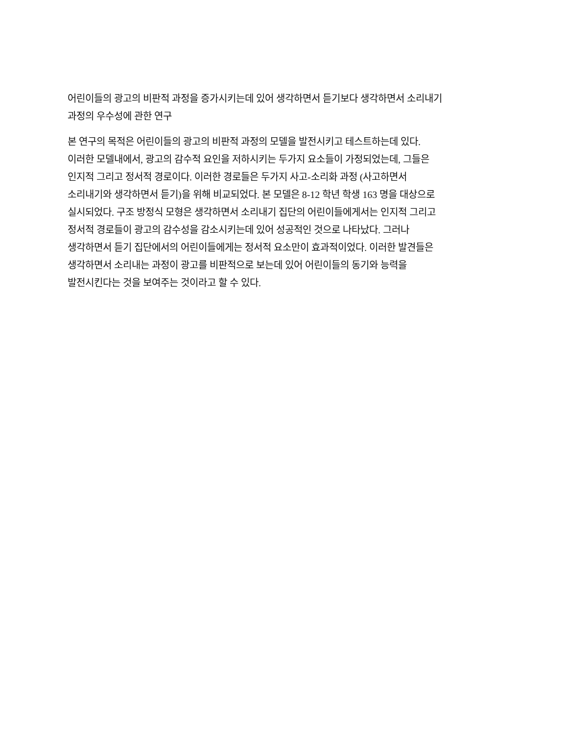어린이들의 광고의 비판적 과정을 증가시키는데 있어 생각하면서 듣기보다 생각하면서 소리내기
과정의 우수성에 관한 연구
본 연구의 목적은 어린이들의 광고의 비판적 과정의 모델을 발전시키고 테스트하는데 있다.
이러한 모델내에서, 광고의 감수적 요인을 저하시키는 두가지 요소들이 가정되었는데, 그들은
인지적 그리고 정서적 경로이다. 이러한 경로들은 두가지 사고-소리화 과정 (사고하면서
소리내기와 생각하면서 듣기)을 위해 비교되었다. 본 모델은 8-12 학년 학생 163 명을 대상으로
실시되었다. 구조 방정식 모형은 생각하면서 소리내기 집단의 어린이들에게서는 인지적 그리고
정서적 경로들이 광고의 감수성을 감소시키는데 있어 성공적인 것으로 나타났다. 그러나
생각하면서 듣기 집단에서의 어린이들에게는 정서적 요소만이 효과적이었다. 이러한 발견들은
생각하면서 소리내는 과정이 광고를 비판적으로 보는데 있어 어린이들의 동기와 능력을
발전시킨다는 것을 보여주는 것이라고 할 수 있다.